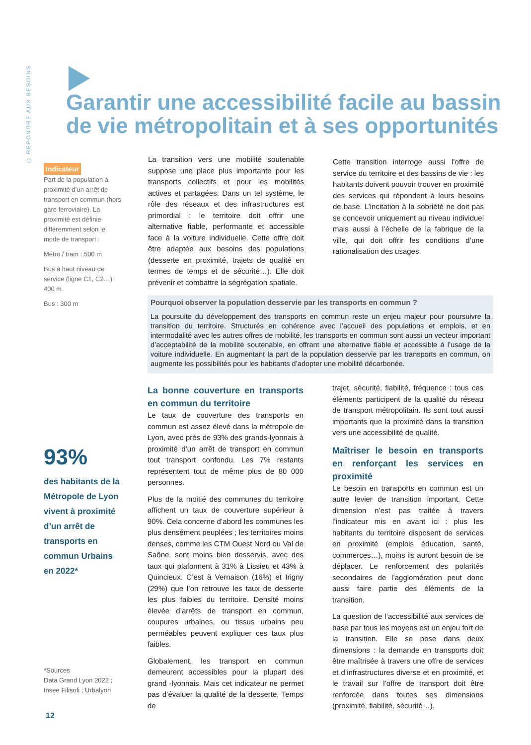⬡ REPONDRE AUX BESOINS
Garantir une accessibilité facile au bassin de vie métropolitain et à ses opportunités
Indicateur
Part de la population à proximité d’un arrêt de transport en commun (hors gare ferroviaire). La proximité est définie différemment selon le mode de transport :
Métro / tram : 500 m
Bus à haut niveau de service (ligne C1, C2…) : 400 m
Bus : 300 m
La transition vers une mobilité soutenable suppose une place plus importante pour les transports collectifs et pour les mobilités actives et partagées. Dans un tel système, le rôle des réseaux et des infrastructures est primordial : le territoire doit offrir une alternative fiable, performante et accessible face à la voiture individuelle. Cette offre doit être adaptée aux besoins des populations (desserte en proximité, trajets de qualité en termes de temps et de sécurité…). Elle doit prévenir et combattre la ségrégation spatiale.
Cette transition interroge aussi l’offre de service du territoire et des bassins de vie : les habitants doivent pouvoir trouver en proximité des services qui répondent à leurs besoins de base. L’incitation à la sobriété ne doit pas se concevoir uniquement au niveau individuel mais aussi à l’échelle de la fabrique de la ville, qui doit offrir les conditions d’une rationalisation des usages.
Pourquoi observer la population desservie par les transports en commun ?
La poursuite du développement des transports en commun reste un enjeu majeur pour poursuivre la transition du territoire. Structurés en cohérence avec l’accueil des populations et emplois, et en intermodalité avec les autres offres de mobilité, les transports en commun sont aussi un vecteur important d’acceptabilité de la mobilité soutenable, en offrant une alternative fiable et accessible à l’usage de la voiture individuelle. En augmentant la part de la population desservie par les transports en commun, on augmente les possibilités pour les habitants d’adopter une mobilité décarbonée.
93%
des habitants de la Métropole de Lyon vivent à proximité d’un arrêt de transports en commun Urbains en 2022*
*Sources
Data Grand Lyon 2022 ;
Insee Filisofi ; Urbalyon
12
La bonne couverture en transports en commun du territoire
Le taux de couverture des transports en commun est assez élevé dans la métropole de Lyon, avec près de 93% des grands-lyonnais à proximité d’un arrêt de transport en commun tout transport confondu. Les 7% restants représentent tout de même plus de 80 000 personnes.
Plus de la moitié des communes du territoire affichent un taux de couverture supérieur à 90%. Cela concerne d’abord les communes les plus densément peuplées ; les territoires moins denses, comme les CTM Ouest Nord ou Val de Saône, sont moins bien desservis, avec des taux qui plafonnent à 31% à Lissieu et 43% à Quincieux. C’est à Vernaison (16%) et Irigny (29%) que l’on retrouve les taux de desserte les plus faibles du territoire. Densité moins élevée d’arrêts de transport en commun, coupures urbaines, ou tissus urbains peu perméables peuvent expliquer ces taux plus faibles.
Globalement, les transport en commun demeurent accessibles pour la plupart des grand -lyonnais. Mais cet indicateur ne permet pas d’évaluer la qualité de la desserte. Temps de
trajet, sécurité, fiabilité, fréquence : tous ces éléments participent de la qualité du réseau de transport métropolitain. Ils sont tout aussi importants que la proximité dans la transition vers une accessibilité de qualité.
Maîtriser le besoin en transports en renforçant les services en proximité
Le besoin en transports en commun est un autre levier de transition important. Cette dimension n’est pas traitée à travers l’indicateur mis en avant ici : plus les habitants du territoire disposent de services en proximité (emplois éducation, santé, commerces…), moins ils auront besoin de se déplacer. Le renforcement des polarités secondaires de l’agglomération peut donc aussi faire partie des éléments de la transition.
La question de l’accessibilité aux services de base par tous les moyens est un enjeu fort de la transition. Elle se pose dans deux dimensions : la demande en transports doit être maîtrisée à travers une offre de services et d’infrastructures diverse et en proximité, et le travail sur l’offre de transport doit être renforcée dans toutes ses dimensions (proximité, fiabilité, sécurité…).